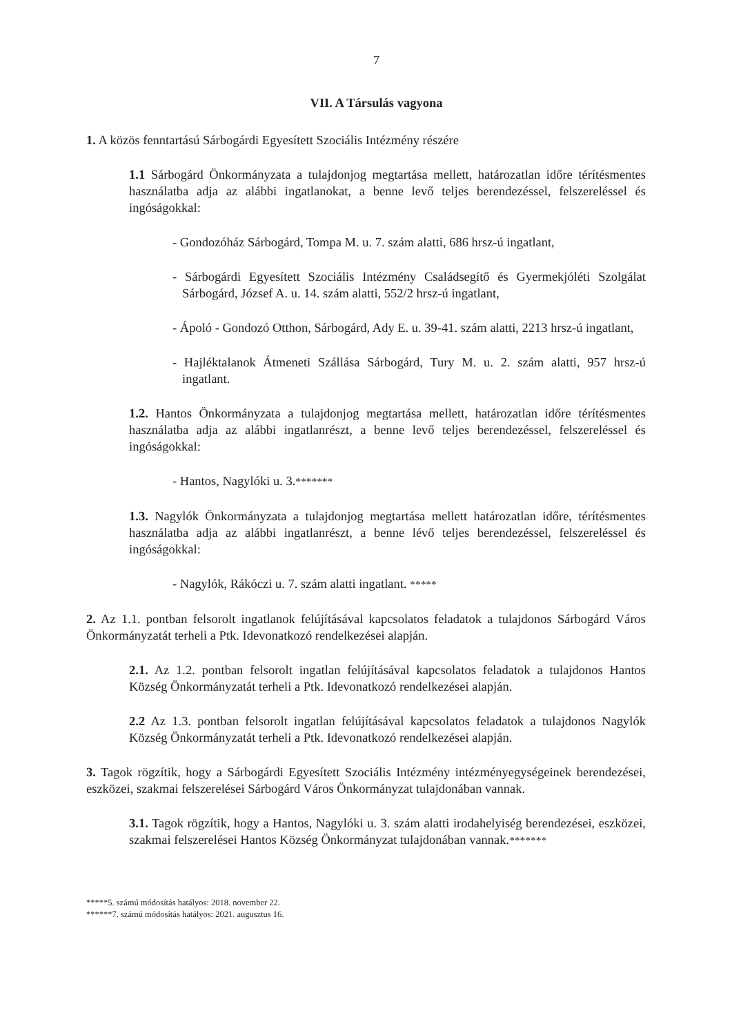7
VII. A Társulás vagyona
1. A közös fenntartású Sárbogárdi Egyesített Szociális Intézmény részére
1.1 Sárbogárd Önkormányzata a tulajdonjog megtartása mellett, határozatlan időre térítésmentes használatba adja az alábbi ingatlanokat, a benne levő teljes berendezéssel, felszereléssel és ingóságokkal:
- Gondozóház Sárbogárd, Tompa M. u. 7. szám alatti, 686 hrsz-ú ingatlant,
- Sárbogárdi Egyesített Szociális Intézmény Családsegítő és Gyermekjóléti Szolgálat Sárbogárd, József A. u. 14. szám alatti, 552/2 hrsz-ú ingatlant,
- Ápoló - Gondozó Otthon, Sárbogárd, Ady E. u. 39-41. szám alatti, 2213 hrsz-ú ingatlant,
- Hajléktalanok Átmeneti Szállása Sárbogárd, Tury M. u. 2. szám alatti, 957 hrsz-ú ingatlant.
1.2. Hantos Önkormányzata a tulajdonjog megtartása mellett, határozatlan időre térítésmentes használatba adja az alábbi ingatlanrészt, a benne levő teljes berendezéssel, felszereléssel és ingóságokkal:
- Hantos, Nagylóki u. 3.*******
1.3. Nagylók Önkormányzata a tulajdonjog megtartása mellett határozatlan időre, térítésmentes használatba adja az alábbi ingatlanrészt, a benne lévő teljes berendezéssel, felszereléssel és ingóságokkal:
- Nagylók, Rákóczi u. 7. szám alatti ingatlant. *****
2. Az 1.1. pontban felsorolt ingatlanok felújításával kapcsolatos feladatok a tulajdonos Sárbogárd Város Önkormányzatát terheli a Ptk. Idevonatkozó rendelkezései alapján.
2.1. Az 1.2. pontban felsorolt ingatlan felújításával kapcsolatos feladatok a tulajdonos Hantos Község Önkormányzatát terheli a Ptk. Idevonatkozó rendelkezései alapján.
2.2 Az 1.3. pontban felsorolt ingatlan felújításával kapcsolatos feladatok a tulajdonos Nagylók Község Önkormányzatát terheli a Ptk. Idevonatkozó rendelkezései alapján.
3. Tagok rögzítik, hogy a Sárbogárdi Egyesített Szociális Intézmény intézményegységeinek berendezései, eszközei, szakmai felszerelései Sárbogárd Város Önkormányzat tulajdonában vannak.
3.1. Tagok rögzítik, hogy a Hantos, Nagylóki u. 3. szám alatti irodahelyiség berendezései, eszközei, szakmai felszerelései Hantos Község Önkormányzat tulajdonában vannak.*******
*****5. számú módosítás hatályos: 2018. november 22.
******7. számú módosítás hatályos: 2021. augusztus 16.